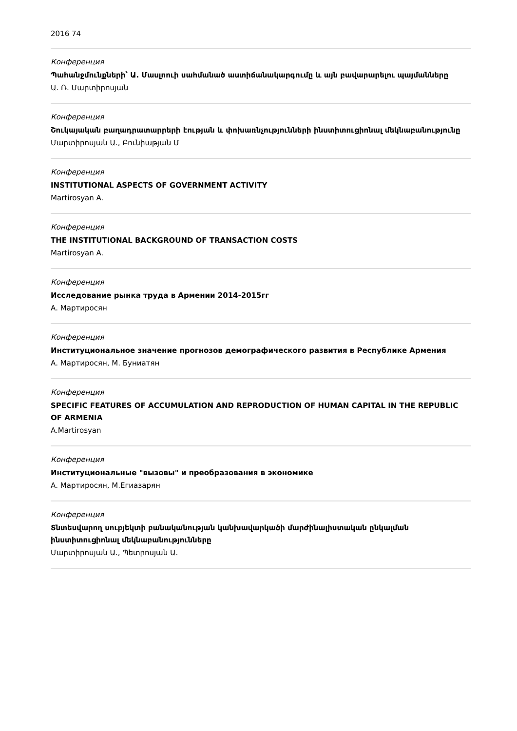2016 74
Конференция
Պահանջմունքների՝ Ա. Մասլոուի սահմանած աստիճանակարգումը և այն բավարարելու պայմանները
Ա. Ռ. Մարտիրոսյան
Конференция
Շուկայական բաղադրատարրերի էության և փոխառնչությունների ինստիտուցիոնալ մեկնաբանությունը
Մարտիրոսյան Ա., Բունիաթյան Մ
Конференция
INSTITUTIONAL ASPECTS OF GOVERNMENT ACTIVITY
Martirosyan A.
Конференция
THE INSTITUTIONAL BACKGROUND OF TRANSACTION COSTS
Martirosyan A.
Конференция
Исследование рынка труда в Армении 2014-2015гг
А. Мартиросян
Конференция
Институциональное значение прогнозов демографического развития в Республике Армения
А. Мартиросян, М. Буниатян
Конференция
SPECIFIC FEATURES OF ACCUMULATION AND REPRODUCTION OF HUMAN CAPITAL IN THE REPUBLIC OF ARMENIA
A.Martirosyan
Конференция
Институциональные "вызовы" и преобразования в экономике
А. Мартиросян, М.Егиазарян
Конференция
Տնտեսվարող սուբյեկտի բանականության կանխավարկածի մարժինալիստական ընկալման ինստիտուցիոնալ մեկնաբանությունները
Մարտիրոսյան Ա., Պետրոսյան Ա.